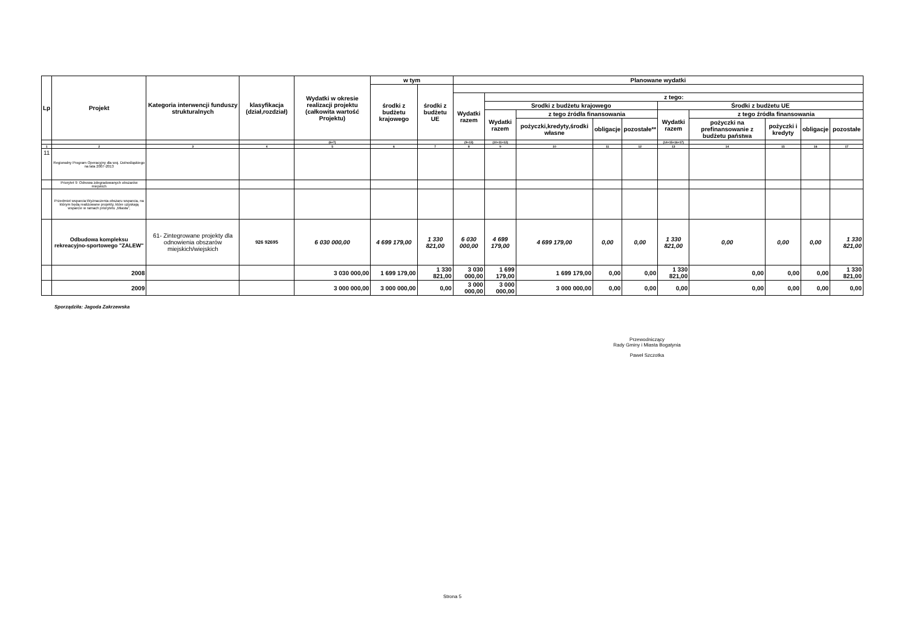| Lp | Projekt | Kategoria interwencji funduszy strukturalnych | klasyfikacja (dział,rozdział) | Wydatki w okresie realizacji projektu (całkowita wartość Projektu) | w tym | | Planowane wydatki | | | | | | | | | |
| --- | --- | --- | --- | --- | --- | --- | --- | --- | --- | --- | --- | --- | --- | --- | --- | --- |
| | | | | | środki z budżetu krajowego | środki z budżetu UE | | | | | | | | | | |
| | | | | | | | Wydatki razem | z tego: | | | | | | | | |
| | | | | | | | | Srodki z budżetu krajowego | | | | Środki z budżetu UE | | | | |
| | | | | | | | | Wydatki razem | z tego źródła finansowania | | | Wydatki razem | z tego źródła finansowania | | | |
| | | | | | | | | | pożyczki,kredyty,środki własne | obligacje | pozostałe** | | pożyczki na prefinansowanie z budżetu państwa | pożyczki i kredyty | obligacje | pozostałe |
| | | | | (6+7) | | | (9+13) | (10+11+12) | | | | (14+15+16+17) | | | | |
| 1 | 2 | 3 | 4 | 5 | 6 | 7 | 8 | 9 | 10 | 11 | 12 | 13 | 14 | 15 | 16 | 17 |
| 11 | Regionalny Program Operacyjny dla woj. Dolnośląskiego na lata 2007-2013 | | | | | | | | | | | | | | | |
| | Priorytet 9: Odnowa zdegradowanych obszarów miejskich | | | | | | | | | | | | | | | |
| | Przedmiot wsparcia:Wyznaczenia obszaru wsparcia, na którym będą realizowane projekty, które uzyskają wsparcie w ramach priorytetu „Miasta”, | | | | | | | | | | | | | | | |
| | Odbudowa kompleksu rekreacyjno-sportowego "ZALEW" | 61- Zintegrowane projekty dla odnowienia obszarów miejskich/wiejskich | 926 92695 | 6 030 000,00 | 4 699 179,00 | 1 330 821,00 | 6 030 000,00 | 4 699 179,00 | 4 699 179,00 | 0,00 | 0,00 | 1 330 821,00 | 0,00 | 0,00 | 0,00 | 1 330 821,00 |
| | 2008 | | | 3 030 000,00 | 1 699 179,00 | 1 330 821,00 | 3 030 000,00 | 1 699 179,00 | 1 699 179,00 | 0,00 | 0,00 | 1 330 821,00 | 0,00 | 0,00 | 0,00 | 1 330 821,00 |
| | 2009 | | | 3 000 000,00 | 3 000 000,00 | 0,00 | 3 000 000,00 | 3 000 000,00 | 3 000 000,00 | 0,00 | 0,00 | 0,00 | 0,00 | 0,00 | 0,00 | 0,00 |
Sporządziła: Jagoda Zakrzewska
Przewodniczący
Rady Gminy i Miasta Bogatynia
Paweł Szczotka
Strona 5